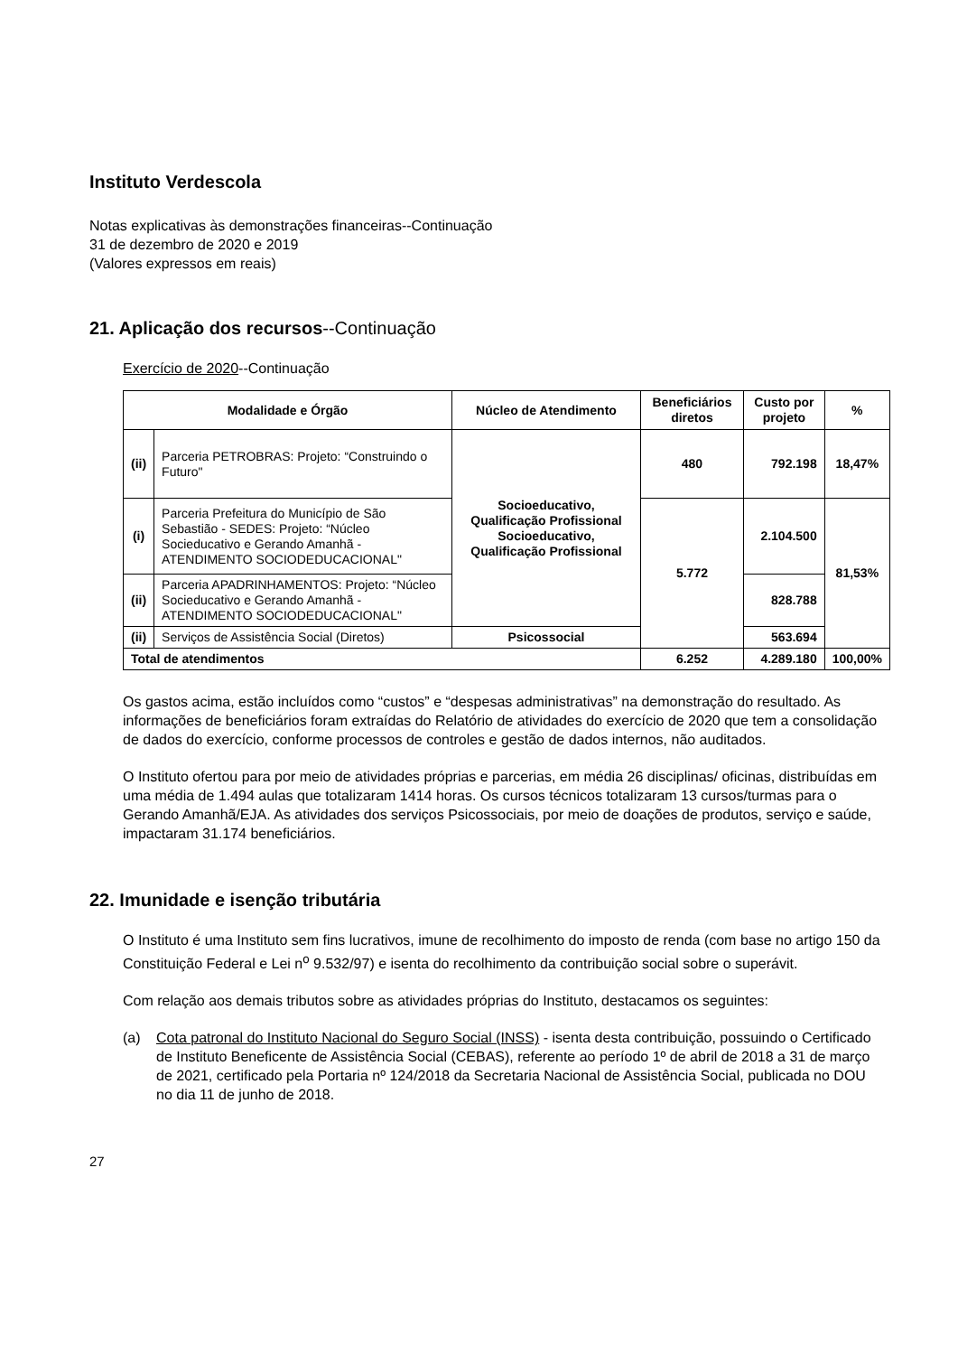Instituto Verdescola
Notas explicativas às demonstrações financeiras--Continuação
31 de dezembro de 2020 e 2019
(Valores expressos em reais)
21. Aplicação dos recursos--Continuação
Exercício de 2020--Continuação
| Modalidade e Órgão | | Núcleo de Atendimento | Beneficiários diretos | Custo por projeto | % |
| --- | --- | --- | --- | --- | --- |
| (ii) | Parceria PETROBRAS: Projeto: “Construindo o Futuro" | Socioeducativo, Qualificação Profissional Socioeducativo, Qualificação Profissional | 480 | 792.198 | 18,47% |
| (i) | Parceria Prefeitura do Município de São Sebastião - SEDES: Projeto: “Núcleo Socieducativo e Gerando Amanhã - ATENDIMENTO SOCIODEDUCACIONAL" | | 5.772 | 2.104.500 | 81,53% |
| (ii) | Parceria APADRINHAMENTOS: Projeto: “Núcleo Socieducativo e Gerando Amanhã - ATENDIMENTO SOCIODEDUCACIONAL" | | | 828.788 | |
| (ii) | Serviços de Assistência Social (Diretos) | Psicossocial | | 563.694 | |
| Total de atendimentos | | | 6.252 | 4.289.180 | 100,00% |
Os gastos acima, estão incluídos como “custos” e “despesas administrativas” na demonstração do resultado. As informações de beneficiários foram extraídas do Relatório de atividades do exercício de 2020 que tem a consolidação de dados do exercício, conforme processos de controles e gestão de dados internos, não auditados.
O Instituto ofertou para por meio de atividades próprias e parcerias, em média 26 disciplinas/ oficinas, distribuídas em uma média de 1.494 aulas que totalizaram 1414 horas. Os cursos técnicos totalizaram 13 cursos/turmas para o Gerando Amanhã/EJA. As atividades dos serviços Psicossociais, por meio de doações de produtos, serviço e saúde, impactaram 31.174 beneficiários.
22. Imunidade e isenção tributária
O Instituto é uma Instituto sem fins lucrativos, imune de recolhimento do imposto de renda (com base no artigo 150 da Constituição Federal e Lei n<sup>o</sup> 9.532/97) e isenta do recolhimento da contribuição social sobre o superávit.
Com relação aos demais tributos sobre as atividades próprias do Instituto, destacamos os seguintes:
(a) Cota patronal do Instituto Nacional do Seguro Social (INSS) - isenta desta contribuição, possuindo o Certificado de Instituto Beneficente de Assistência Social (CEBAS), referente ao período 1º de abril de 2018 a 31 de março de 2021, certificado pela Portaria nº 124/2018 da Secretaria Nacional de Assistência Social, publicada no DOU no dia 11 de junho de 2018.
27